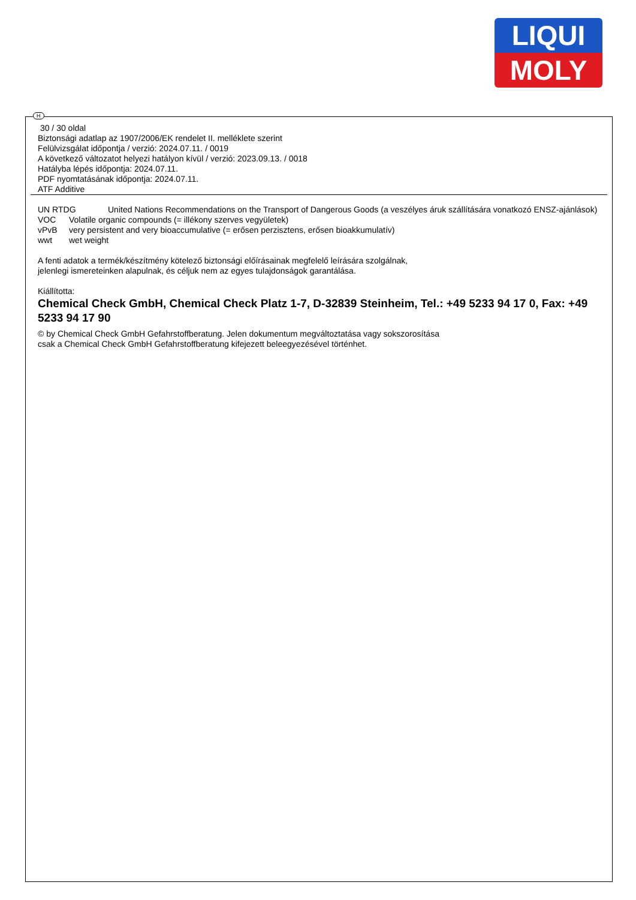LIQUI
MOLY
H
30 / 30 oldal
Biztonsági adatlap az 1907/2006/EK rendelet II. melléklete szerint
Felülvizsgálat időpontja / verzió: 2024.07.11. / 0019
A következő változatot helyezi hatályon kívül / verzió: 2023.09.13. / 0018
Hatályba lépés időpontja: 2024.07.11.
PDF nyomtatásának időpontja: 2024.07.11.
ATF Additive
UN RTDG United Nations Recommendations on the Transport of Dangerous Goods (a veszélyes áruk szállítására vonatkozó ENSZ-ajánlások)
VOC Volatile organic compounds (= illékony szerves vegyületek)
vPvB very persistent and very bioaccumulative (= erősen perzisztens, erősen bioakkumulatív)
wwt wet weight
A fenti adatok a termék/készítmény kötelező biztonsági előírásainak megfelelő leírására szolgálnak,
jelenlegi ismereteinken alapulnak, és céljuk nem az egyes tulajdonságok garantálása.
Kiállította:
Chemical Check GmbH, Chemical Check Platz 1-7, D-32839 Steinheim, Tel.: +49 5233 94 17 0, Fax: +49 5233 94 17 90
© by Chemical Check GmbH Gefahrstoffberatung. Jelen dokumentum megváltoztatása vagy sokszorosítása
csak a Chemical Check GmbH Gefahrstoffberatung kifejezett beleegyezésével történhet.